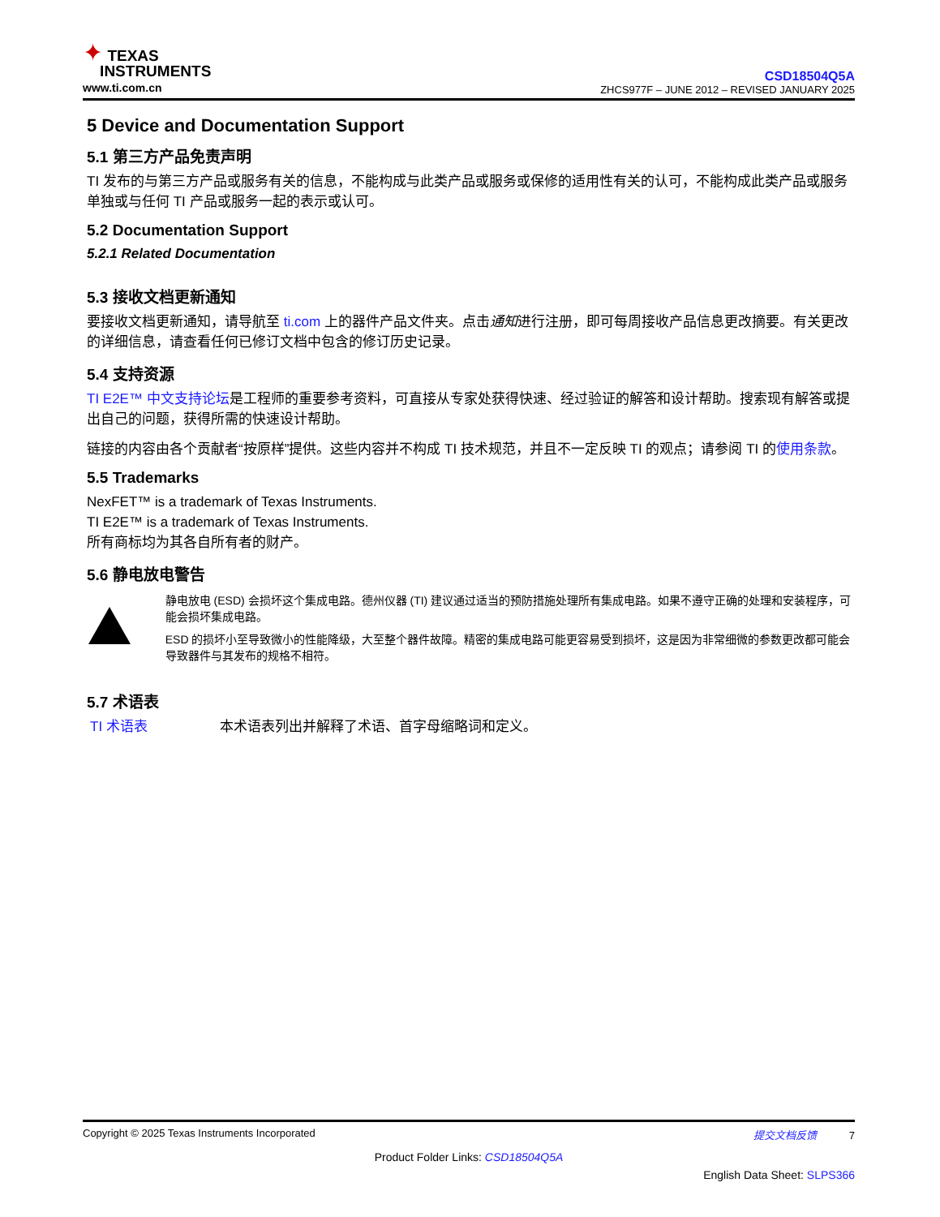✦ TEXAS
INSTRUMENTS
www.ti.com.cn
CSD18504Q5A
ZHCS977F – JUNE 2012 – REVISED JANUARY 2025
5 Device and Documentation Support
5.1 第三方产品免责声明
TI 发布的与第三方产品或服务有关的信息，不能构成与此类产品或服务或保修的适用性有关的认可，不能构成此类产品或服务单独或与任何 TI 产品或服务一起的表示或认可。
5.2 Documentation Support
5.2.1 Related Documentation
5.3 接收文档更新通知
要接收文档更新通知，请导航至 ti.com 上的器件产品文件夹。点击通知进行注册，即可每周接收产品信息更改摘要。有关更改的详细信息，请查看任何已修订文档中包含的修订历史记录。
5.4 支持资源
TI E2E™ 中文支持论坛是工程师的重要参考资料，可直接从专家处获得快速、经过验证的解答和设计帮助。搜索现有解答或提出自己的问题，获得所需的快速设计帮助。
链接的内容由各个贡献者“按原样”提供。这些内容并不构成 TI 技术规范，并且不一定反映 TI 的观点；请参阅 TI 的使用条款。
5.5 Trademarks
NexFET™ is a trademark of Texas Instruments.
TI E2E™ is a trademark of Texas Instruments.
所有商标均为其各自所有者的财产。
5.6 静电放电警告
静电放电 (ESD) 会损坏这个集成电路。德州仪器 (TI) 建议通过适当的预防措施处理所有集成电路。如果不遵守正确的处理和安装程序，可能会损坏集成电路。
ESD 的损坏小至导致微小的性能降级，大至整个器件故障。精密的集成电路可能更容易受到损坏，这是因为非常细微的参数更改都可能会导致器件与其发布的规格不相符。
5.7 术语表
TI 术语表 本术语表列出并解释了术语、首字母缩略词和定义。
Copyright © 2025 Texas Instruments Incorporated 提交文档反馈 7
Product Folder Links: CSD18504Q5A
English Data Sheet: SLPS366